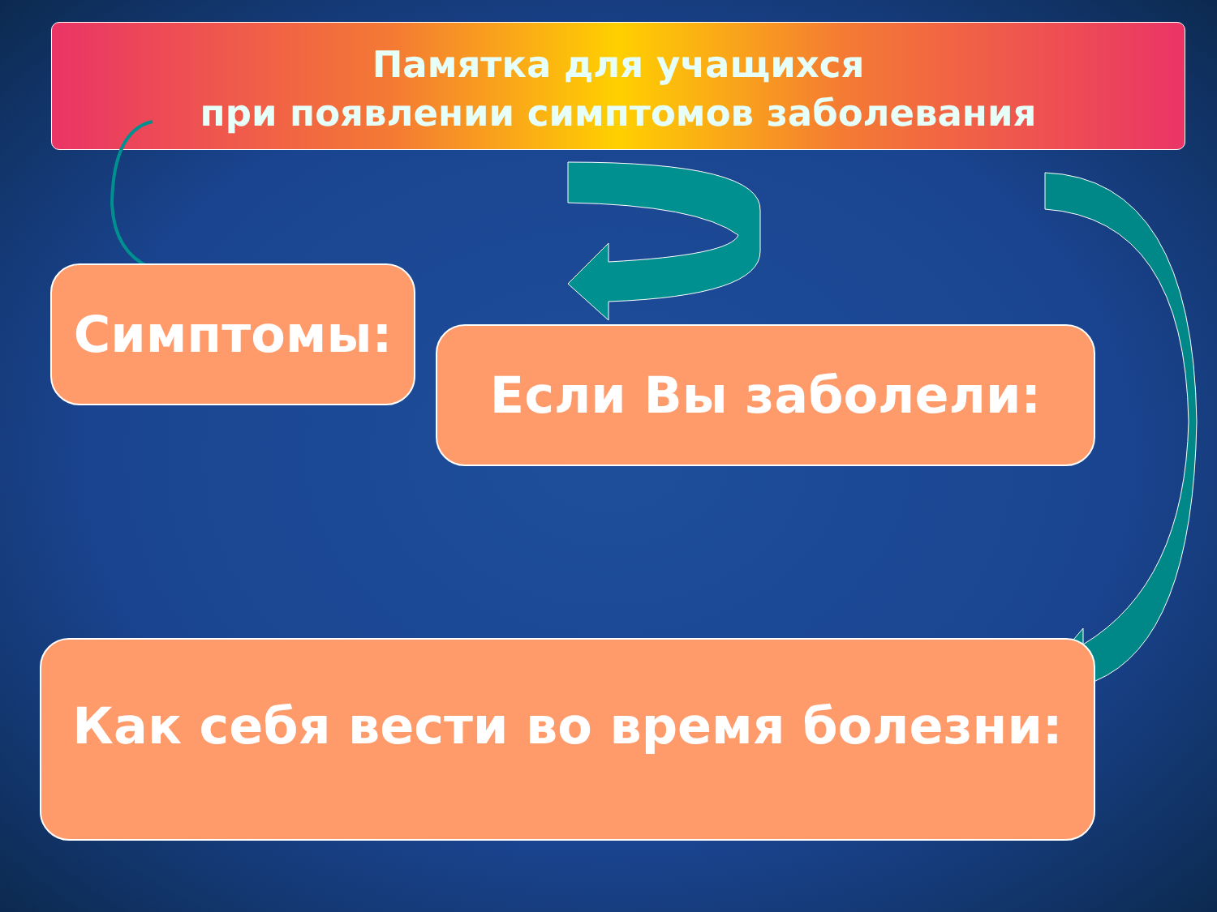Памятка для учащихся
при появлении симптомов заболевания
Симптомы:
Если Вы заболели:
Как себя вести во время болезни: